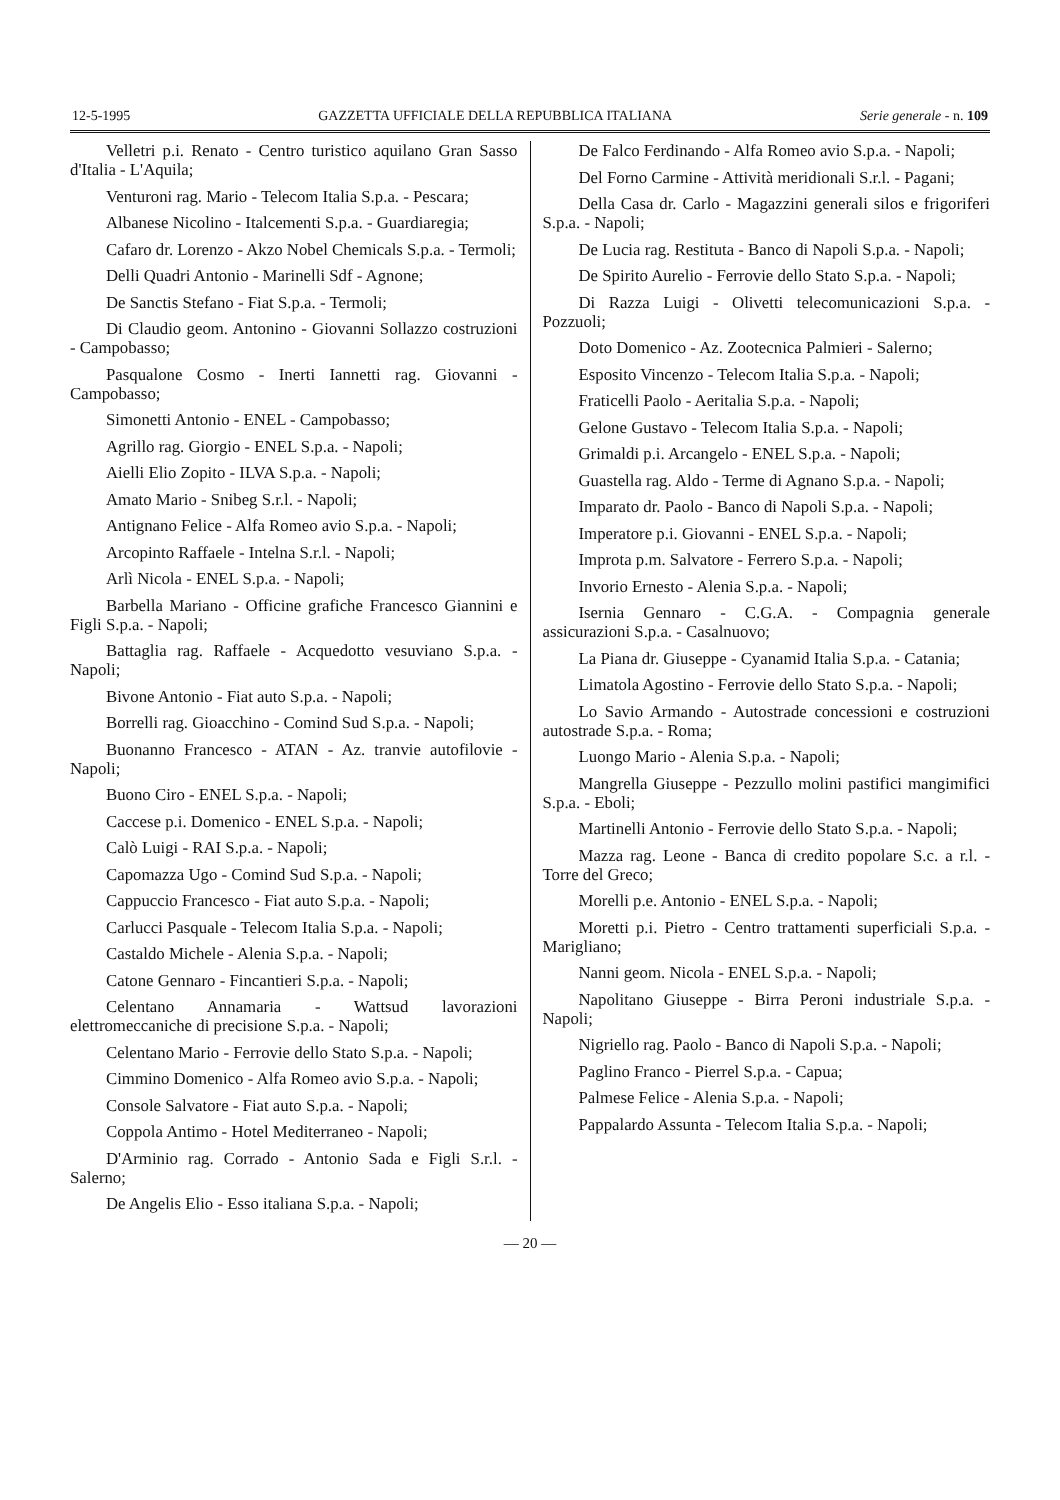12-5-1995 GAZZETTA UFFICIALE DELLA REPUBBLICA ITALIANA Serie generale - n. 109
Velletri p.i. Renato - Centro turistico aquilano Gran Sasso d'Italia - L'Aquila;
Venturoni rag. Mario - Telecom Italia S.p.a. - Pescara;
Albanese Nicolino - Italcementi S.p.a. - Guardiaregia;
Cafaro dr. Lorenzo - Akzo Nobel Chemicals S.p.a. - Termoli;
Delli Quadri Antonio - Marinelli Sdf - Agnone;
De Sanctis Stefano - Fiat S.p.a. - Termoli;
Di Claudio geom. Antonino - Giovanni Sollazzo costruzioni - Campobasso;
Pasqualone Cosmo - Inerti Iannetti rag. Giovanni - Campobasso;
Simonetti Antonio - ENEL - Campobasso;
Agrillo rag. Giorgio - ENEL S.p.a. - Napoli;
Aielli Elio Zopito - ILVA S.p.a. - Napoli;
Amato Mario - Snibeg S.r.l. - Napoli;
Antignano Felice - Alfa Romeo avio S.p.a. - Napoli;
Arcopinto Raffaele - Intelna S.r.l. - Napoli;
Arlì Nicola - ENEL S.p.a. - Napoli;
Barbella Mariano - Officine grafiche Francesco Giannini e Figli S.p.a. - Napoli;
Battaglia rag. Raffaele - Acquedotto vesuviano S.p.a. - Napoli;
Bivone Antonio - Fiat auto S.p.a. - Napoli;
Borrelli rag. Gioacchino - Comind Sud S.p.a. - Napoli;
Buonanno Francesco - ATAN - Az. tranvie autofilovie - Napoli;
Buono Ciro - ENEL S.p.a. - Napoli;
Caccese p.i. Domenico - ENEL S.p.a. - Napoli;
Calò Luigi - RAI S.p.a. - Napoli;
Capomazza Ugo - Comind Sud S.p.a. - Napoli;
Cappuccio Francesco - Fiat auto S.p.a. - Napoli;
Carlucci Pasquale - Telecom Italia S.p.a. - Napoli;
Castaldo Michele - Alenia S.p.a. - Napoli;
Catone Gennaro - Fincantieri S.p.a. - Napoli;
Celentano Annamaria - Wattsud lavorazioni elettromeccaniche di precisione S.p.a. - Napoli;
Celentano Mario - Ferrovie dello Stato S.p.a. - Napoli;
Cimmino Domenico - Alfa Romeo avio S.p.a. - Napoli;
Console Salvatore - Fiat auto S.p.a. - Napoli;
Coppola Antimo - Hotel Mediterraneo - Napoli;
D'Arminio rag. Corrado - Antonio Sada e Figli S.r.l. - Salerno;
De Angelis Elio - Esso italiana S.p.a. - Napoli;
De Falco Ferdinando - Alfa Romeo avio S.p.a. - Napoli;
Del Forno Carmine - Attività meridionali S.r.l. - Pagani;
Della Casa dr. Carlo - Magazzini generali silos e frigoriferi S.p.a. - Napoli;
De Lucia rag. Restituta - Banco di Napoli S.p.a. - Napoli;
De Spirito Aurelio - Ferrovie dello Stato S.p.a. - Napoli;
Di Razza Luigi - Olivetti telecomunicazioni S.p.a. - Pozzuoli;
Doto Domenico - Az. Zootecnica Palmieri - Salerno;
Esposito Vincenzo - Telecom Italia S.p.a. - Napoli;
Fraticelli Paolo - Aeritalia S.p.a. - Napoli;
Gelone Gustavo - Telecom Italia S.p.a. - Napoli;
Grimaldi p.i. Arcangelo - ENEL S.p.a. - Napoli;
Guastella rag. Aldo - Terme di Agnano S.p.a. - Napoli;
Imparato dr. Paolo - Banco di Napoli S.p.a. - Napoli;
Imperatore p.i. Giovanni - ENEL S.p.a. - Napoli;
Improta p.m. Salvatore - Ferrero S.p.a. - Napoli;
Invorio Ernesto - Alenia S.p.a. - Napoli;
Isernia Gennaro - C.G.A. - Compagnia generale assicurazioni S.p.a. - Casalnuovo;
La Piana dr. Giuseppe - Cyanamid Italia S.p.a. - Catania;
Limatola Agostino - Ferrovie dello Stato S.p.a. - Napoli;
Lo Savio Armando - Autostrade concessioni e costruzioni autostrade S.p.a. - Roma;
Luongo Mario - Alenia S.p.a. - Napoli;
Mangrella Giuseppe - Pezzullo molini pastifici mangimifici S.p.a. - Eboli;
Martinelli Antonio - Ferrovie dello Stato S.p.a. - Napoli;
Mazza rag. Leone - Banca di credito popolare S.c. a r.l. - Torre del Greco;
Morelli p.e. Antonio - ENEL S.p.a. - Napoli;
Moretti p.i. Pietro - Centro trattamenti superficiali S.p.a. - Marigliano;
Nanni geom. Nicola - ENEL S.p.a. - Napoli;
Napolitano Giuseppe - Birra Peroni industriale S.p.a. - Napoli;
Nigriello rag. Paolo - Banco di Napoli S.p.a. - Napoli;
Paglino Franco - Pierrel S.p.a. - Capua;
Palmese Felice - Alenia S.p.a. - Napoli;
Pappalardo Assunta - Telecom Italia S.p.a. - Napoli;
— 20 —